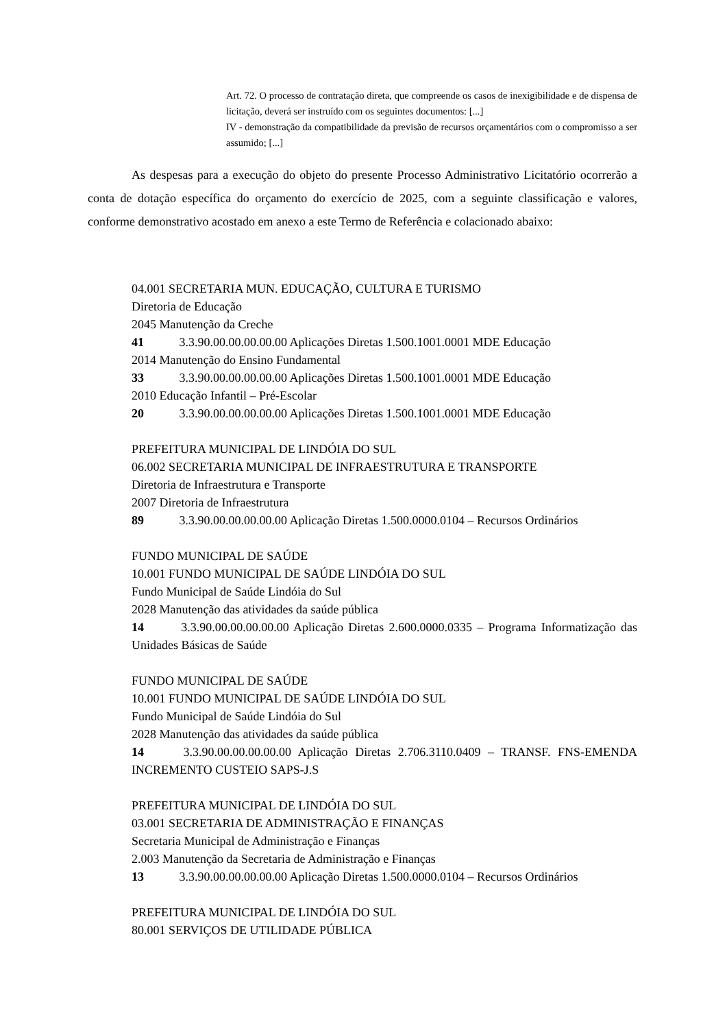Art. 72. O processo de contratação direta, que compreende os casos de inexigibilidade e de dispensa de licitação, deverá ser instruído com os seguintes documentos: [...]
IV - demonstração da compatibilidade da previsão de recursos orçamentários com o compromisso a ser assumido; [...]
As despesas para a execução do objeto do presente Processo Administrativo Licitatório ocorrerão a conta de dotação específica do orçamento do exercício de 2025, com a seguinte classificação e valores, conforme demonstrativo acostado em anexo a este Termo de Referência e colacionado abaixo:
04.001 SECRETARIA MUN. EDUCAÇÃO, CULTURA E TURISMO
Diretoria de Educação
2045 Manutenção da Creche
41 3.3.90.00.00.00.00.00 Aplicações Diretas 1.500.1001.0001 MDE Educação
2014 Manutenção do Ensino Fundamental
33 3.3.90.00.00.00.00.00 Aplicações Diretas 1.500.1001.0001 MDE Educação
2010 Educação Infantil – Pré-Escolar
20 3.3.90.00.00.00.00.00 Aplicações Diretas 1.500.1001.0001 MDE Educação
PREFEITURA MUNICIPAL DE LINDÓIA DO SUL
06.002 SECRETARIA MUNICIPAL DE INFRAESTRUTURA E TRANSPORTE
Diretoria de Infraestrutura e Transporte
2007 Diretoria de Infraestrutura
89 3.3.90.00.00.00.00.00 Aplicação Diretas 1.500.0000.0104 – Recursos Ordinários
FUNDO MUNICIPAL DE SAÚDE
10.001 FUNDO MUNICIPAL DE SAÚDE LINDÓIA DO SUL
Fundo Municipal de Saúde Lindóia do Sul
2028 Manutenção das atividades da saúde pública
14 3.3.90.00.00.00.00.00 Aplicação Diretas 2.600.0000.0335 – Programa Informatização das Unidades Básicas de Saúde
FUNDO MUNICIPAL DE SAÚDE
10.001 FUNDO MUNICIPAL DE SAÚDE LINDÓIA DO SUL
Fundo Municipal de Saúde Lindóia do Sul
2028 Manutenção das atividades da saúde pública
14 3.3.90.00.00.00.00.00 Aplicação Diretas 2.706.3110.0409 – TRANSF. FNS-EMENDA INCREMENTO CUSTEIO SAPS-J.S
PREFEITURA MUNICIPAL DE LINDÓIA DO SUL
03.001 SECRETARIA DE ADMINISTRAÇÃO E FINANÇAS
Secretaria Municipal de Administração e Finanças
2.003 Manutenção da Secretaria de Administração e Finanças
13 3.3.90.00.00.00.00.00 Aplicação Diretas 1.500.0000.0104 – Recursos Ordinários
PREFEITURA MUNICIPAL DE LINDÓIA DO SUL
80.001 SERVIÇOS DE UTILIDADE PÚBLICA